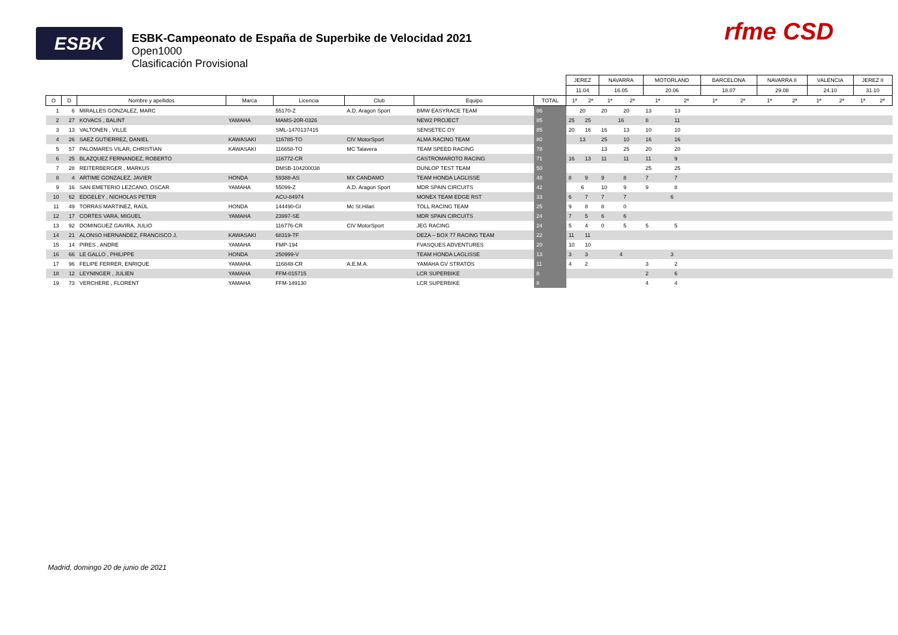ESBK
ESBK-Campeonato de España de Superbike de Velocidad 2021
Open1000
Clasificación Provisional
rfme CSD
| | | | | | | | | JEREZ | | NAVARRA | | MOTORLAND | | BARCELONA | | NAVARRA II | | VALENCIA | | JEREZ II | |
| | | | | | | | | 11.04 | | 16.05 | | 20.06 | | 18.07 | | 29.08 | | 24.10 | | 31.10 | |
| O | D | Nombre y apellidos | Marca | Licencia | Club | Equipo | TOTAL | 1ª | 2ª | 1ª | 2ª | 1ª | 2ª | 1ª | 2ª | 1ª | 2ª | 1ª | 2ª | 1ª | 2ª |
| 1 | 6 | MIRALLES GONZALEZ, MARC | | 55170-Z | A.D. Aragon Sport | BMW EASYRACE TEAM | 86 | 20 | | 20 | 20 | 13 | 13 | | | | | | | | |
| 2 | 27 | KOVACS , BALINT | YAMAHA | MAMS-20R-0326 | | NEW2 PROJECT | 85 | 25 | 25 | 16 | | 8 | 11 | | | | | | | | |
| 3 | 13 | VALTONEN , VILLE | | SML-1470137415 | | SENSETEC OY | 85 | 20 | 16 | 16 | 13 | 10 | 10 | | | | | | | | |
| 4 | 26 | SAEZ GUTIERREZ, DANIEL | KAWASAKI | 116785-TO | CIV MotorSport | ALMA RACING TEAM | 80 | 13 | | 25 | 10 | 16 | 16 | | | | | | | | |
| 5 | 57 | PALOMARES VILAR, CHRISTIAN | KAWASAKI | 116658-TO | MC Talavera | TEAM SPEED RACING | 78 | | | 13 | 25 | 20 | 20 | | | | | | | | |
| 6 | 25 | BLAZQUEZ FERNANDEZ, ROBERTO | | 116772-CR | | CASTROMAROTO RACING | 71 | 16 | 13 | 11 | 11 | 11 | 9 | | | | | | | | |
| 7 | 28 | REITERBERGER , MARKUS | | DMSB-104200038 | | DUNLOP TEST TEAM | 50 | | | | | 25 | 25 | | | | | | | | |
| 8 | 4 | ARTIME GONZALEZ, JAVIER | HONDA | 59388-AS | MX CANDAMO | TEAM HONDA LAGLISSE | 48 | 8 | 9 | 9 | 8 | 7 | 7 | | | | | | | | |
| 9 | 16 | SAN EMETERIO LEZCANO, OSCAR | YAMAHA | 55099-Z | A.D. Aragon Sport | MDR SPAIN CIRCUITS | 42 | 6 | | 10 | 9 | 9 | 8 | | | | | | | | |
| 10 | 62 | EDGELEY , NICHOLAS PETER | | ACU-84974 | | MONEX TEAM EDGE RST | 33 | 6 | 7 | 7 | 7 | 6 | | | | | | | | | |
| 11 | 49 | TORRAS MARTINEZ, RAÜL | HONDA | 144490-GI | Mc St.Hilari | TOLL RACING TEAM | 25 | 9 | 8 | 8 | 0 | | | | | | | | | | |
| 12 | 17 | CORTES VARA, MIGUEL | YAMAHA | 23997-SE | | MDR SPAIN CIRCUITS | 24 | 7 | 5 | 6 | 6 | | | | | | | | | | |
| 13 | 92 | DOMINGUEZ GAVIRA, JULIO | | 116776-CR | CIV MotorSport | JEG RACING | 24 | 5 | 4 | 0 | 5 | 5 | 5 | | | | | | | | |
| 14 | 21 | ALONSO HERNANDEZ, FRANCISCO J. | KAWASAKI | 68319-TF | | DEZA – BOX 77 RACING TEAM | 22 | 11 | 11 | | | | | | | | | | | | |
| 15 | 14 | PIRES , ANDRE | YAMAHA | FMP-194 | | FVASQUES ADVENTURES | 20 | 10 | 10 | | | | | | | | | | | | |
| 16 | 66 | LE GALLO , PHILIPPE | HONDA | 250999-V | | TEAM HONDA LAGLISSE | 13 | 3 | 3 | 4 | | 3 | | | | | | | | | |
| 17 | 96 | FELIPE FERRER, ENRIQUE | YAMAHA | 116848-CR | A.E.M.A. | YAMAHA GV STRATOS | 11 | 4 | 2 | | | 3 | 2 | | | | | | | | |
| 18 | 12 | LEYNINGER , JULIEN | YAMAHA | FFM-015715 | | LCR SUPERBIKE | 8 | | | | | 2 | 6 | | | | | | | | |
| 19 | 73 | VERCHERE , FLORENT | YAMAHA | FFM-149130 | | LCR SUPERBIKE | 8 | | | | | 4 | 4 | | | | | | | | |
Madrid, domingo 20 de junio de 2021